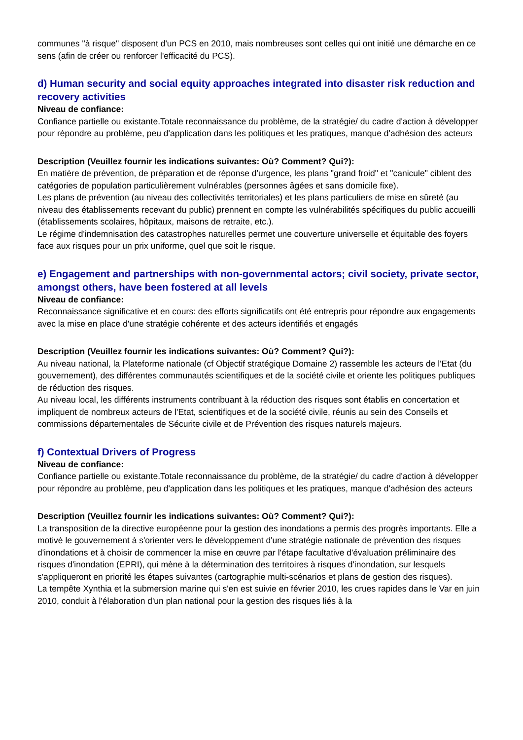communes "à risque" disposent d'un PCS en 2010, mais nombreuses sont celles qui ont initié une démarche en ce sens (afin de créer ou renforcer l'efficacité du PCS).
d) Human security and social equity approaches integrated into disaster risk reduction and recovery activities
Niveau de confiance:
Confiance partielle ou existante.Totale reconnaissance du problème, de la stratégie/ du cadre d'action à développer pour répondre au problème, peu d'application dans les politiques et les pratiques, manque d'adhésion des acteurs
Description (Veuillez fournir les indications suivantes: Où? Comment? Qui?):
En matière de prévention, de préparation et de réponse d'urgence, les plans "grand froid" et "canicule" ciblent des catégories de population particulièrement vulnérables (personnes âgées et sans domicile fixe).
Les plans de prévention (au niveau des collectivités territoriales) et les plans particuliers de mise en sûreté (au niveau des établissements recevant du public) prennent en compte les vulnérabilités spécifiques du public accueilli (établissements scolaires, hôpitaux, maisons de retraite, etc.).
Le régime d'indemnisation des catastrophes naturelles permet une couverture universelle et équitable des foyers face aux risques pour un prix uniforme, quel que soit le risque.
e) Engagement and partnerships with non-governmental actors; civil society, private sector, amongst others, have been fostered at all levels
Niveau de confiance:
Reconnaissance significative et en cours: des efforts significatifs ont été entrepris pour répondre aux engagements avec la mise en place d'une stratégie cohérente et des acteurs identifiés et engagés
Description (Veuillez fournir les indications suivantes: Où? Comment? Qui?):
Au niveau national, la Plateforme nationale (cf Objectif stratégique Domaine 2) rassemble les acteurs de l'Etat (du gouvernement), des différentes communautés scientifiques et de la société civile et oriente les politiques publiques de réduction des risques.
Au niveau local, les différents instruments contribuant à la réduction des risques sont établis en concertation et impliquent de nombreux acteurs de l'Etat, scientifiques et de la société civile, réunis au sein des Conseils et commissions départementales de Sécurite civile et de Prévention des risques naturels majeurs.
f) Contextual Drivers of Progress
Niveau de confiance:
Confiance partielle ou existante.Totale reconnaissance du problème, de la stratégie/ du cadre d'action à développer pour répondre au problème, peu d'application dans les politiques et les pratiques, manque d'adhésion des acteurs
Description (Veuillez fournir les indications suivantes: Où? Comment? Qui?):
La transposition de la directive européenne pour la gestion des inondations a permis des progrès importants. Elle a motivé le gouvernement à s'orienter vers le développement d'une stratégie nationale de prévention des risques d'inondations et à choisir de commencer la mise en œuvre par l'étape facultative d'évaluation préliminaire des risques d'inondation (EPRI), qui mène à la détermination des territoires à risques d'inondation, sur lesquels s'appliqueront en priorité les étapes suivantes (cartographie multi-scénarios et plans de gestion des risques).
La tempête Xynthia et la submersion marine qui s'en est suivie en février 2010, les crues rapides dans le Var en juin 2010, conduit à l'élaboration d'un plan national pour la gestion des risques liés à la